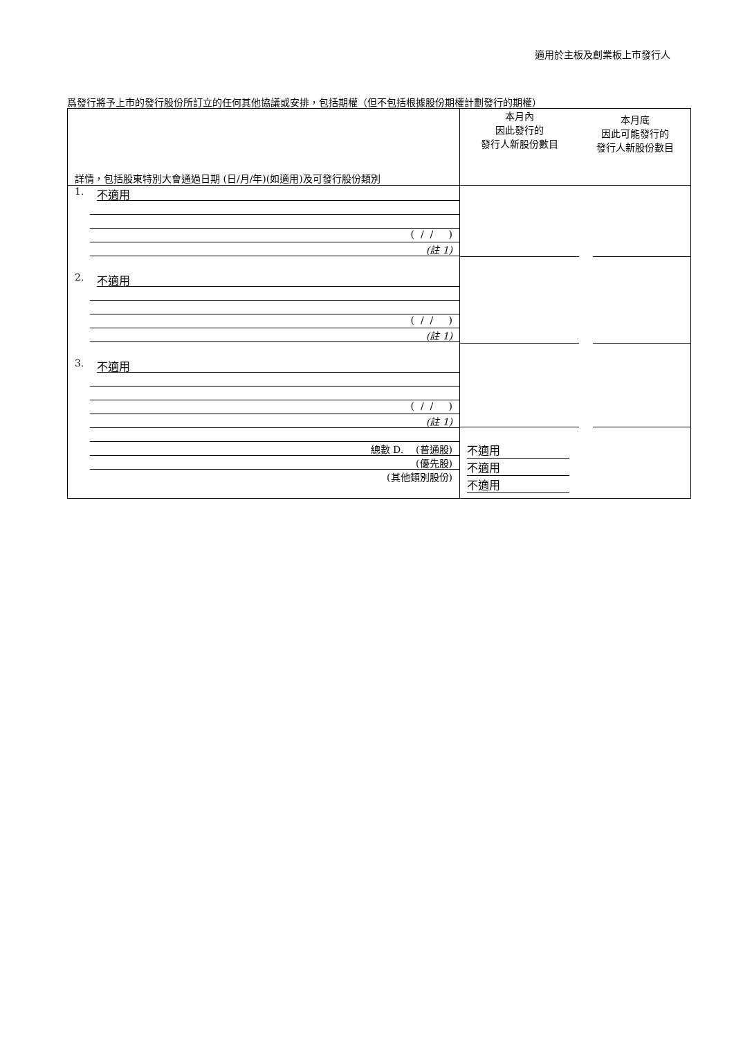適用於主板及創業板上市發行人
爲發行將予上市的發行股份所訂立的任何其他協議或安排，包括期權（但不包括根據股份期權計劃發行的期權）
| 詳情，包括股東特別大會通過日期 (日/月/年)(如適用)及可發行股份類別 | 本月內 因此發行的 發行人新股份數目 | 本月底 因此可能發行的 發行人新股份數目 |
| 1. 不適用 ( / / ) (註 1) 2. 不適用 ( / / ) (註 1) 3. 不適用 ( / / ) (註 1) 總數 D. (普通股) (優先股) (其他類別股份) | 不適用 不適用 不適用 | |